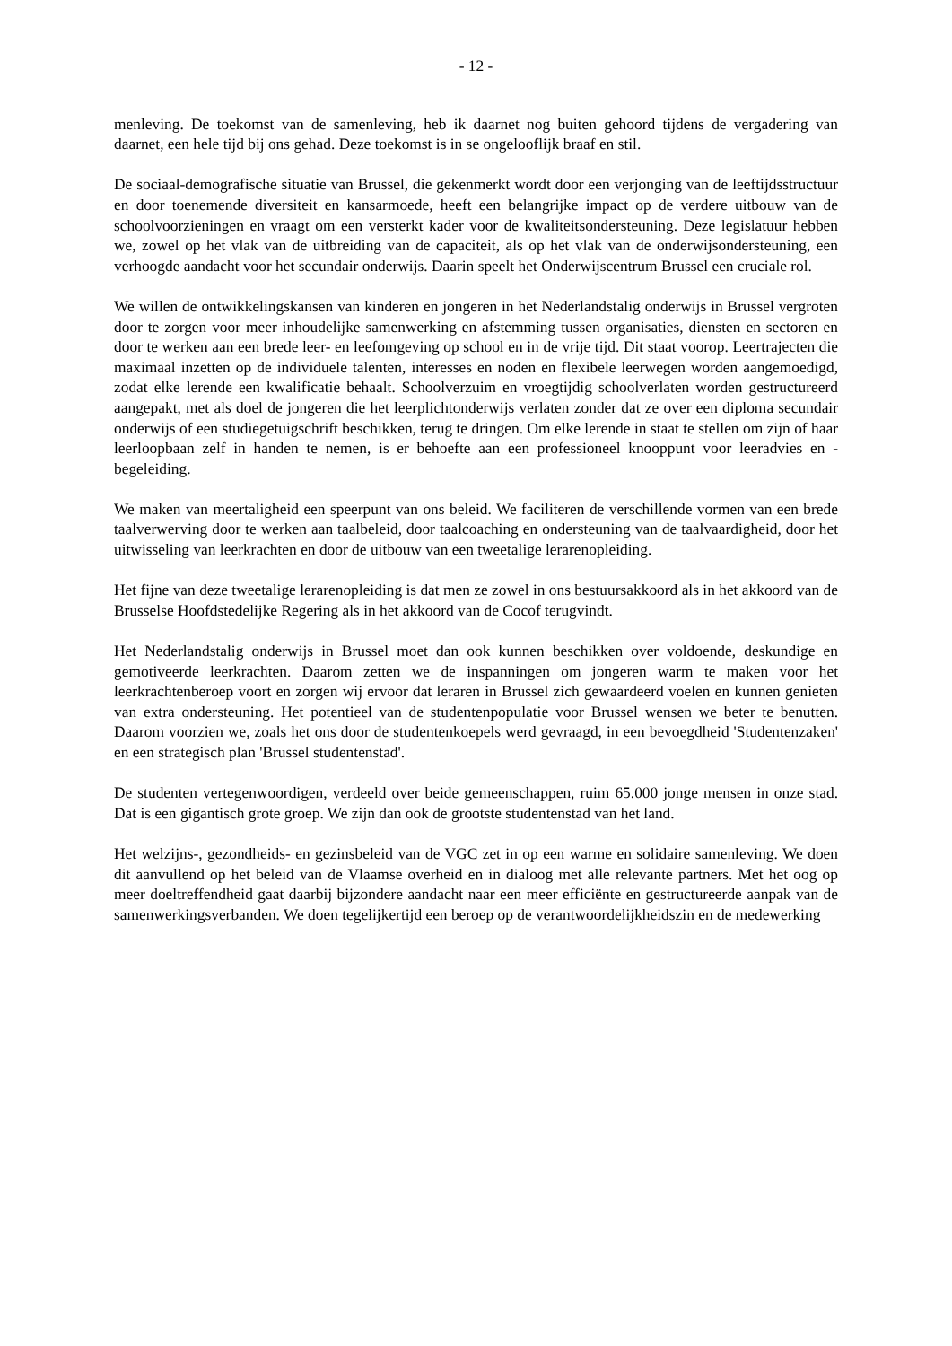- 12 -
menleving. De toekomst van de samenleving, heb ik daarnet nog buiten gehoord tijdens de vergadering van daarnet, een hele tijd bij ons gehad. Deze toekomst is in se ongelooflijk braaf en stil.
De sociaal-demografische situatie van Brussel, die gekenmerkt wordt door een verjonging van de leeftijdsstructuur en door toenemende diversiteit en kansarmoede, heeft een belangrijke impact op de verdere uitbouw van de schoolvoorzieningen en vraagt om een versterkt kader voor de kwaliteitsondersteuning. Deze legislatuur hebben we, zowel op het vlak van de uitbreiding van de capaciteit, als op het vlak van de onderwijsondersteuning, een verhoogde aandacht voor het secundair onderwijs. Daarin speelt het Onderwijscentrum Brussel een cruciale rol.
We willen de ontwikkelingskansen van kinderen en jongeren in het Nederlandstalig onderwijs in Brussel vergroten door te zorgen voor meer inhoudelijke samenwerking en afstemming tussen organisaties, diensten en sectoren en door te werken aan een brede leer- en leefomgeving op school en in de vrije tijd. Dit staat voorop. Leertrajecten die maximaal inzetten op de individuele talenten, interesses en noden en flexibele leerwegen worden aangemoedigd, zodat elke lerende een kwalificatie behaalt. Schoolverzuim en vroegtijdig schoolverlaten worden gestructureerd aangepakt, met als doel de jongeren die het leerplichtonderwijs verlaten zonder dat ze over een diploma secundair onderwijs of een studiegetuigschrift beschikken, terug te dringen. Om elke lerende in staat te stellen om zijn of haar leerloopbaan zelf in handen te nemen, is er behoefte aan een professioneel knooppunt voor leeradvies en -begeleiding.
We maken van meertaligheid een speerpunt van ons beleid. We faciliteren de verschillende vormen van een brede taalverwerving door te werken aan taalbeleid, door taalcoaching en ondersteuning van de taalvaardigheid, door het uitwisseling van leerkrachten en door de uitbouw van een tweetalige lerarenopleiding.
Het fijne van deze tweetalige lerarenopleiding is dat men ze zowel in ons bestuursakkoord als in het akkoord van de Brusselse Hoofdstedelijke Regering als in het akkoord van de Cocof terugvindt.
Het Nederlandstalig onderwijs in Brussel moet dan ook kunnen beschikken over voldoende, deskundige en gemotiveerde leerkrachten. Daarom zetten we de inspanningen om jongeren warm te maken voor het leerkrachtenberoep voort en zorgen wij ervoor dat leraren in Brussel zich gewaardeerd voelen en kunnen genieten van extra ondersteuning. Het potentieel van de studentenpopulatie voor Brussel wensen we beter te benutten. Daarom voorzien we, zoals het ons door de studentenkoepels werd gevraagd, in een bevoegdheid 'Studentenzaken' en een strategisch plan 'Brussel studentenstad'.
De studenten vertegenwoordigen, verdeeld over beide gemeenschappen, ruim 65.000 jonge mensen in onze stad. Dat is een gigantisch grote groep. We zijn dan ook de grootste studentenstad van het land.
Het welzijns-, gezondheids- en gezinsbeleid van de VGC zet in op een warme en solidaire samenleving. We doen dit aanvullend op het beleid van de Vlaamse overheid en in dialoog met alle relevante partners. Met het oog op meer doeltreffendheid gaat daarbij bijzondere aandacht naar een meer efficiënte en gestructureerde aanpak van de samenwerkingsverbanden. We doen tegelijkertijd een beroep op de verantwoordelijkheidszin en de medewerking